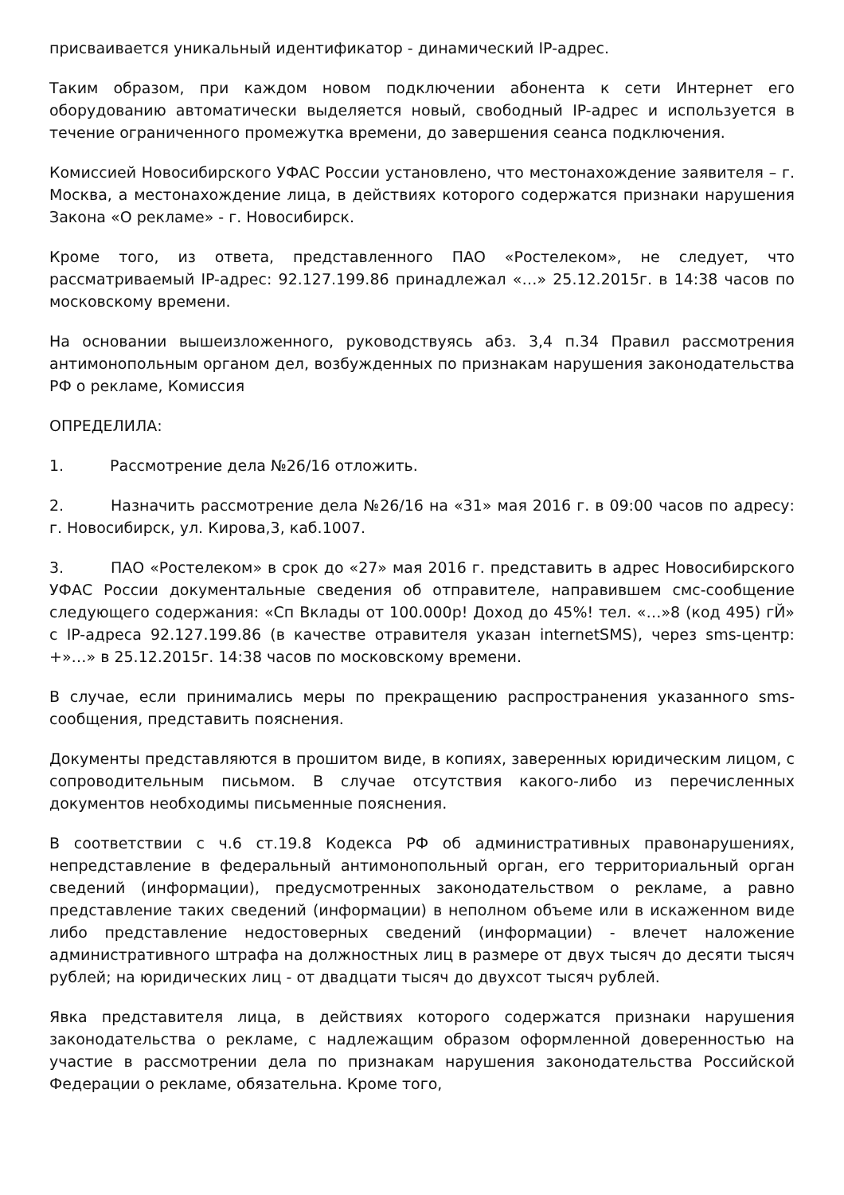присваивается уникальный идентификатор - динамический IP-адрес.
Таким образом, при каждом новом подключении абонента к сети Интернет его оборудованию автоматически выделяется новый, свободный IP-адрес и используется в течение ограниченного промежутка времени, до завершения сеанса подключения.
Комиссией Новосибирского УФАС России установлено, что местонахождение заявителя – г. Москва, а местонахождение лица, в действиях которого содержатся признаки нарушения Закона «О рекламе» - г. Новосибирск.
Кроме того, из ответа, представленного ПАО «Ростелеком», не следует, что рассматриваемый IP-адрес: 92.127.199.86 принадлежал «…» 25.12.2015г. в 14:38 часов по московскому времени.
На основании вышеизложенного, руководствуясь абз. 3,4 п.34 Правил рассмотрения антимонопольным органом дел, возбужденных по признакам нарушения законодательства РФ о рекламе, Комиссия
ОПРЕДЕЛИЛА:
1. Рассмотрение дела №26/16 отложить.
2. Назначить рассмотрение дела №26/16 на «31» мая 2016 г. в 09:00 часов по адресу: г. Новосибирск, ул. Кирова,3, каб.1007.
3. ПАО «Ростелеком» в срок до «27» мая 2016 г. представить в адрес Новосибирского УФАС России документальные сведения об отправителе, направившем смс-сообщение следующего содержания: «Сп Вклады от 100.000р! Доход до 45%! тел. «…»8 (код 495) гЙ» с IP-адреса 92.127.199.86 (в качестве отравителя указан internetSMS), через sms-центр: +»…» в 25.12.2015г. 14:38 часов по московскому времени.
В случае, если принимались меры по прекращению распространения указанного sms-сообщения, представить пояснения.
Документы представляются в прошитом виде, в копиях, заверенных юридическим лицом, с сопроводительным письмом. В случае отсутствия какого-либо из перечисленных документов необходимы письменные пояснения.
В соответствии с ч.6 ст.19.8 Кодекса РФ об административных правонарушениях, непредставление в федеральный антимонопольный орган, его территориальный орган сведений (информации), предусмотренных законодательством о рекламе, а равно представление таких сведений (информации) в неполном объеме или в искаженном виде либо представление недостоверных сведений (информации) - влечет наложение административного штрафа на должностных лиц в размере от двух тысяч до десяти тысяч рублей; на юридических лиц - от двадцати тысяч до двухсот тысяч рублей.
Явка представителя лица, в действиях которого содержатся признаки нарушения законодательства о рекламе, с надлежащим образом оформленной доверенностью на участие в рассмотрении дела по признакам нарушения законодательства Российской Федерации о рекламе, обязательна. Кроме того,